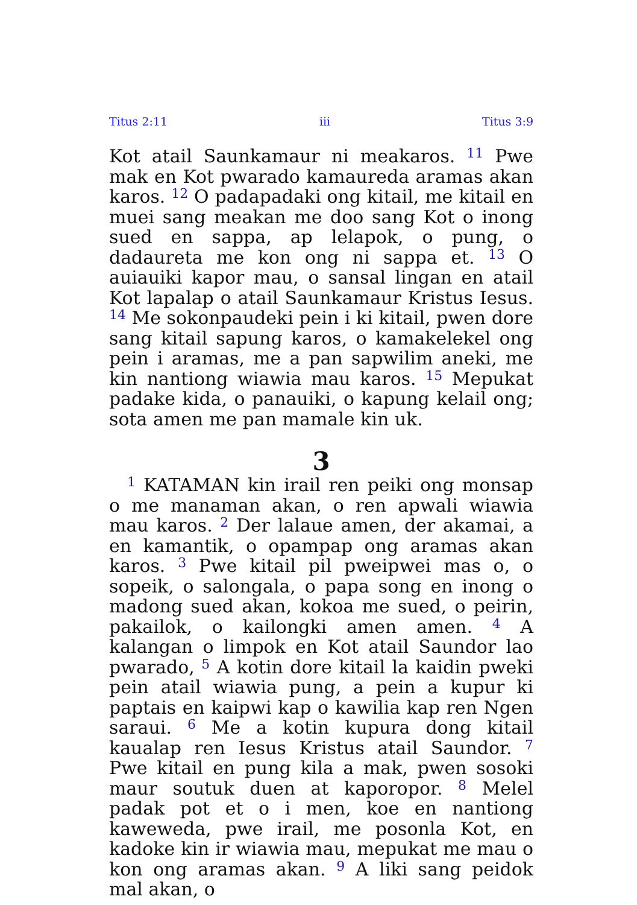Titus 2:11 iii Titus 3:9
Kot atail Saunkamaur ni meakaros. <sup>11</sup> Pwe mak en Kot pwarado kamaureda aramas akan karos. <sup>12</sup> O padapadaki ong kitail, me kitail en muei sang meakan me doo sang Kot o inong sued en sappa, ap lelapok, o pung, o dadaureta me kon ong ni sappa et. <sup>13</sup> O auiauiki kapor mau, o sansal lingan en atail Kot lapalap o atail Saunkamaur Kristus Iesus. <sup>14</sup> Me sokonpaudeki pein i ki kitail, pwen dore sang kitail sapung karos, o kamakelekel ong pein i aramas, me a pan sapwilim aneki, me kin nantiong wiawia mau karos. <sup>15</sup> Mepukat padake kida, o panauiki, o kapung kelail ong; sota amen me pan mamale kin uk.
3
<sup>1</sup> KATAMAN kin irail ren peiki ong monsap o me manaman akan, o ren apwali wiawia mau karos. <sup>2</sup> Der lalaue amen, der akamai, a en kamantik, o opampap ong aramas akan karos. <sup>3</sup> Pwe kitail pil pweipwei mas o, o sopeik, o salongala, o papa song en inong o madong sued akan, kokoa me sued, o peirin, pakailok, o kailongki amen amen. <sup>4</sup> A kalangan o limpok en Kot atail Saundor lao pwarado, <sup>5</sup> A kotin dore kitail la kaidin pweki pein atail wiawia pung, a pein a kupur ki paptais en kaipwi kap o kawilia kap ren Ngen saraui. <sup>6</sup> Me a kotin kupura dong kitail kaualap ren Iesus Kristus atail Saundor. <sup>7</sup> Pwe kitail en pung kila a mak, pwen sosoki maur soutuk duen at kaporopor. <sup>8</sup> Melel padak pot et o i men, koe en nantiong kaweweda, pwe irail, me posonla Kot, en kadoke kin ir wiawia mau, mepukat me mau o kon ong aramas akan. <sup>9</sup> A liki sang peidok mal akan, o